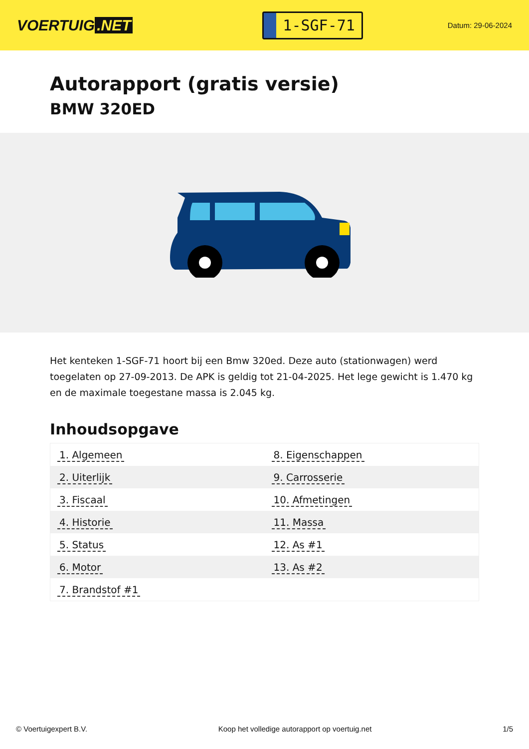VOERTUIG.NET
1-SGF-71
Datum: 29-06-2024
Autorapport (gratis versie)
BMW 320ED
Het kenteken 1-SGF-71 hoort bij een Bmw 320ed. Deze auto (stationwagen) werd toegelaten op 27-09-2013. De APK is geldig tot 21-04-2025. Het lege gewicht is 1.470 kg en de maximale toegestane massa is 2.045 kg.
Inhoudsopgave
| 1. Algemeen | 8. Eigenschappen |
| 2. Uiterlijk | 9. Carrosserie |
| 3. Fiscaal | 10. Afmetingen |
| 4. Historie | 11. Massa |
| 5. Status | 12. As #1 |
| 6. Motor | 13. As #2 |
| 7. Brandstof #1 | |
© Voertuigexpert B.V. Koop het volledige autorapport op voertuig.net 1/5